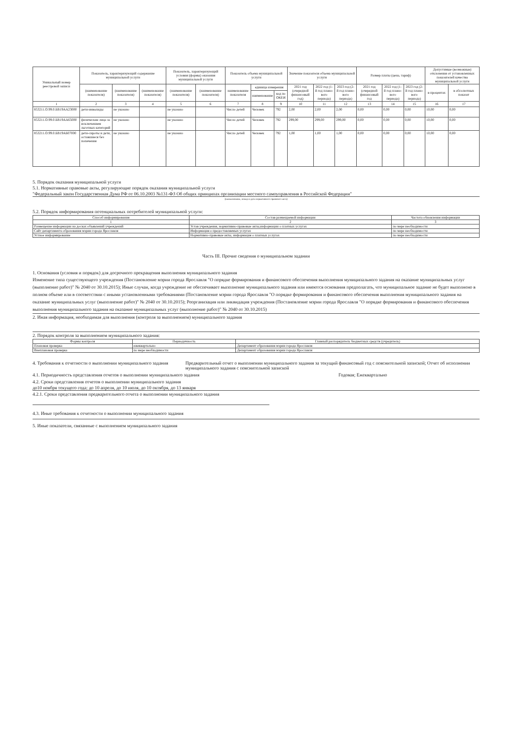| Уникальный номер реестровой записи | Показатель, характеризующий содержание муниципальной услуги | | | Показатель, характеризующий условия (формы) оказания муниципальной услуги | | Показатель объема муниципальной услуги | | | Значение показателя объема муниципальной услуги | | | Размер платы (цена, тариф) | | | Допустимые (возможные) отклонения от установленных показателей качества муниципальной услуги | |
| --- | --- | --- | --- | --- | --- | --- | --- | --- | --- | --- | --- | --- | --- | --- | --- | --- |
| | (наименование показателя) | (наименование показателя) | (наименование показателя) | (наименование показателя) | (наименование показателя) | наименование показателя | единица измерения | | 2021 год (очередной финансовый год) | 2022 год (1-й год плано- вого периода) | 2023 год (2-й год плано- вого периода) | 2021 год (очередной финансовый год | 2022 год (1-й год плано- вого периода) | 2023 год (2-й год плано- вого периода) | в процентах | в абсолютных показат |
| | | | | | | | наименование | код по ОКЕИ | | | | | | | | |
| 1 | 2 | 3 | 4 | 5 | 6 | 7 | 8 | 9 | 10 | 11 | 12 | 13 | 14 | 15 | 16 | 17 |
| 853211.О.99.0.БВ19АА23000 | дети-инвалиды | не указано | | не указано | | Число детей | Человек | 792 | 2,00 | 2,00 | 2,00 | 0,00 | 0,00 | 0,00 | 10,00 | 0,00 |
| 853211.О.99.0.БВ19АА65000 | физические лица за исключением льготных категорий | не указано | | не указано | | Число детей | Человек | 792 | 299,00 | 299,00 | 299,00 | 0,00 | 0,00 | 0,00 | 10,00 | 0,00 |
| 853211.О.99.0.БВ19АБ07000 | дети-сироты и дети, оставшиеся без попечения | не указано | | не указано | | Число детей | Человек | 792 | 1,00 | 1,00 | 1,00 | 0,00 | 0,00 | 0,00 | 10,00 | 0,00 |
5. Порядок оказания муниципальной услуги
5.1. Нормативные правовые акты, регулирующие порядок оказания муниципальной услуги
"Федеральный закон Государственная Дума РФ от 06.10.2003 №131-ФЗ Об общих принципах организации местного самоуправления в Российской Федерации"
(наименование, номер и дата нормативного правового акта)
5.2. Порядок информирования потенциальных потребителей муниципальной услуги:
| Способ информирования | Состав размещаемой информации | Частота обновления информации |
| --- | --- | --- |
| 1 | 2 | 3 |
| Размещение информации на досках объявлений учреждений | Устав учреждения, нормативно-правовые акты,информации о платных услугах | по мере необходимости |
| Сайт департамента образования мэрии города Ярославля | Информация о предоставляемых услугах | по мере необходимости |
| Устное информирование | Нормативно-правовые акты, информация о платных услугах | по мере необходимости |
Часть III. Прочие сведения о муниципальном задании
1. Основания (условия и порядок) для досрочного прекращения выполнения муниципального задания
Изменение типа существующего учреждения (Постановление мэрии города Ярославля "О порядке формирования и финансового обеспечения выполнения муниципального задания на оказание муниципальных услуг (выполнение работ)" № 2040 от 30.10.2015); Иные случаи, когда учреждение не обеспечивает выполнение муниципального задания или имеются основания предполагать, что муниципальное задание не будет выполнено в полном объеме или в соответствии с иными установленными требованиями (Постановление мэрии города Ярославля "О порядке формирования и финансового обеспечения выполнения муниципального задания на оказание муниципальных услуг (выполнение работ)" № 2040 от 30.10.2015); Реорганизация или ликвидация учреждения (Постановление мэрии города Ярославля "О порядке формирования и финансового обеспечения выполнения муниципального задания на оказание муниципальных услуг (выполнение работ)" № 2040 от 30.10.2015)
2. Иная информация, необходимая для выполнения (контроля за выполнением) муниципального задания
2. Порядок контроля за выполнением муниципального задания:
| Формы контроля | Периодичность | Главный распорядитель бюджетных средств (учредитель) |
| --- | --- | --- |
| Плановая проверка | ежеквартально | Департамент образования мэрии города Ярославля |
| Внеплановая проверка | по мере необходимости | Департамент образования мэрии города Ярославля |
4. Требования к отчетности о выполнении муниципального задания Предварительный отчет о выполнении муниципального задания за текущий финансовый год с пояснительной запиской; Отчет об исполнении муниципального задания с пояснительной запиской
4.1. Периодичность представления отчетов о выполнении муниципального задания Годовая; Ежеквартально
4.2. Сроки представления отчетов о выполнении муниципального задания
до10 ноября текущего года; до 10 апреля, до 10 июля, до 10 октября, до 13 января
4.2.1. Сроки представления предварительного отчета о выполнении муниципального задания
4.3. Иные требования к отчетности о выполнении муниципального задания
5. Иные показатели, связанные с выполнением муниципального задания